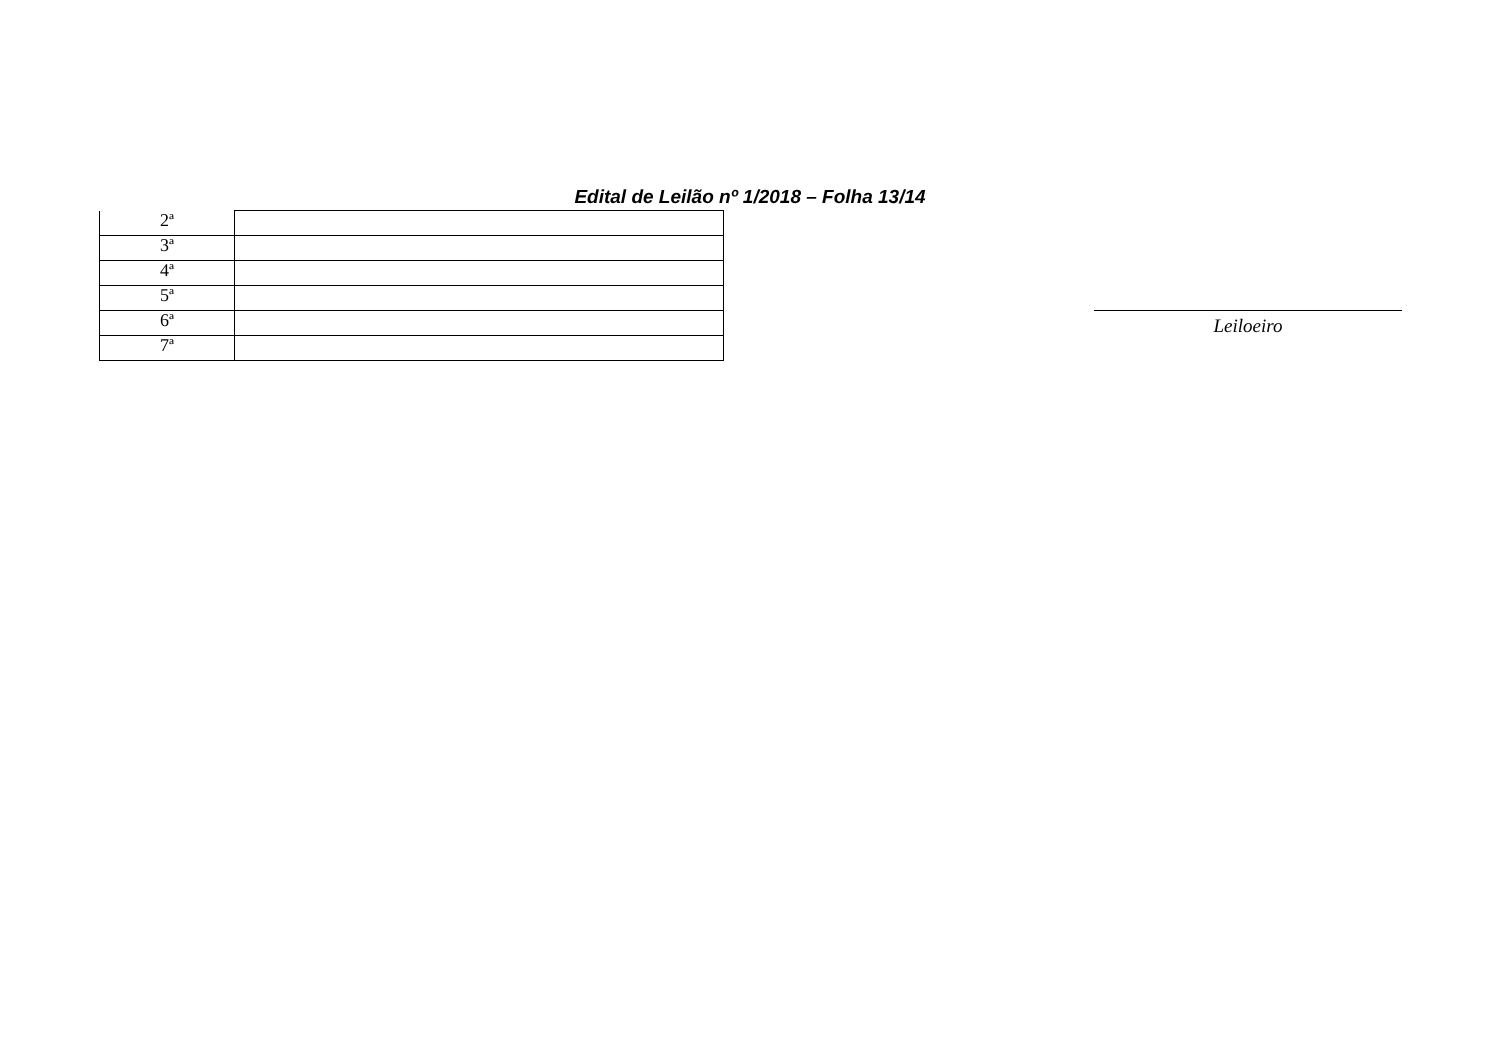Edital de Leilão nº 1/2018 – Folha 13/14
| 2ª | |
| 3ª | |
| 4ª | |
| 5ª | |
| 6ª | |
| 7ª | |
Leiloeiro